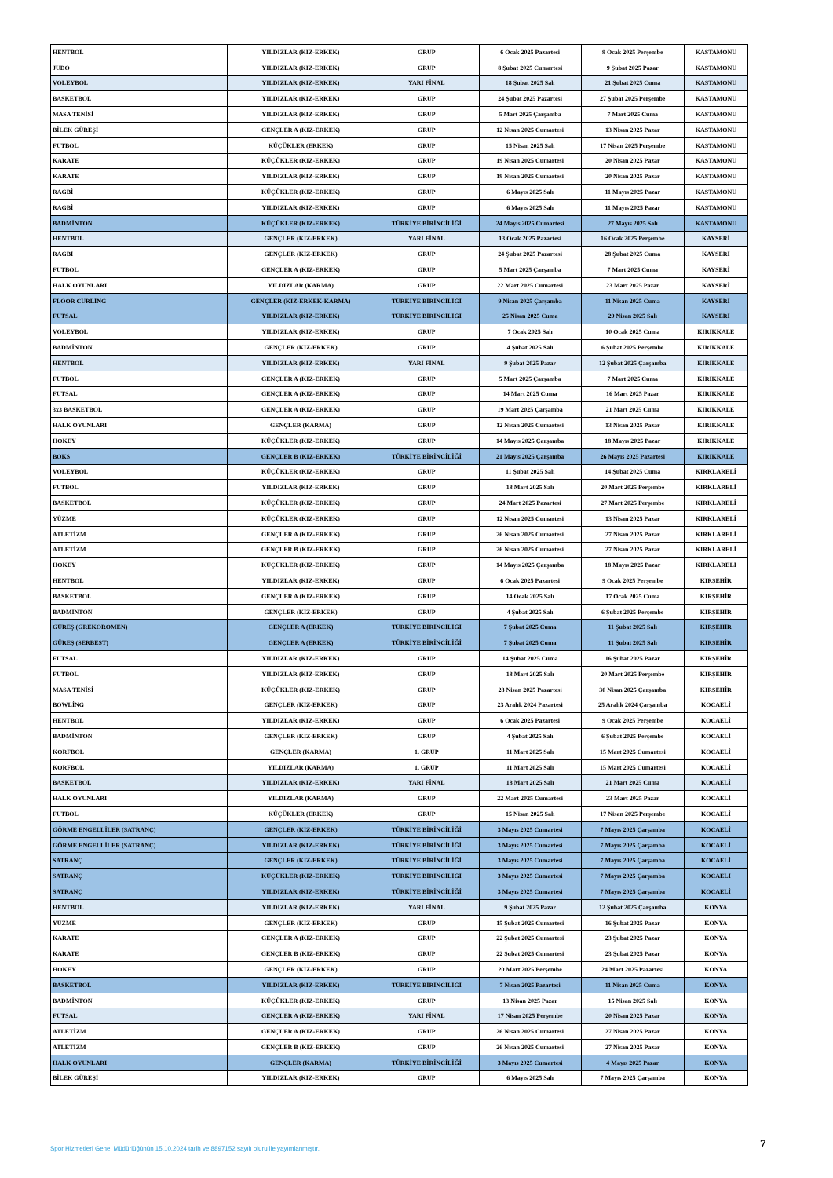| HENTBOL | YILDIZLAR (KIZ-ERKEK) | GRUP | 6 Ocak 2025 Pazartesi | 9 Ocak 2025 Perşembe | KASTAMONU |
| JUDO | YILDIZLAR (KIZ-ERKEK) | GRUP | 8 Şubat 2025 Cumartesi | 9 Şubat 2025 Pazar | KASTAMONU |
| VOLEYBOL | YILDIZLAR (KIZ-ERKEK) | YARI FİNAL | 18 Şubat 2025 Salı | 21 Şubat 2025 Cuma | KASTAMONU |
| BASKETBOL | YILDIZLAR (KIZ-ERKEK) | GRUP | 24 Şubat 2025 Pazartesi | 27 Şubat 2025 Perşembe | KASTAMONU |
| MASA TENİSİ | YILDIZLAR (KIZ-ERKEK) | GRUP | 5 Mart 2025 Çarşamba | 7 Mart 2025 Cuma | KASTAMONU |
| BİLEK GÜREŞİ | GENÇLER A (KIZ-ERKEK) | GRUP | 12 Nisan 2025 Cumartesi | 13 Nisan 2025 Pazar | KASTAMONU |
| FUTBOL | KÜÇÜKLER (ERKEK) | GRUP | 15 Nisan 2025 Salı | 17 Nisan 2025 Perşembe | KASTAMONU |
| KARATE | KÜÇÜKLER (KIZ-ERKEK) | GRUP | 19 Nisan 2025 Cumartesi | 20 Nisan 2025 Pazar | KASTAMONU |
| KARATE | YILDIZLAR (KIZ-ERKEK) | GRUP | 19 Nisan 2025 Cumartesi | 20 Nisan 2025 Pazar | KASTAMONU |
| RAGBİ | KÜÇÜKLER (KIZ-ERKEK) | GRUP | 6 Mayıs 2025 Salı | 11 Mayıs 2025 Pazar | KASTAMONU |
| RAGBİ | YILDIZLAR (KIZ-ERKEK) | GRUP | 6 Mayıs 2025 Salı | 11 Mayıs 2025 Pazar | KASTAMONU |
| BADMİNTON | KÜÇÜKLER (KIZ-ERKEK) | TÜRKİYE BİRİNCİLİĞİ | 24 Mayıs 2025 Cumartesi | 27 Mayıs 2025 Salı | KASTAMONU |
| HENTBOL | GENÇLER (KIZ-ERKEK) | YARI FİNAL | 13 Ocak 2025 Pazartesi | 16 Ocak 2025 Perşembe | KAYSERİ |
| RAGBİ | GENÇLER (KIZ-ERKEK) | GRUP | 24 Şubat 2025 Pazartesi | 28 Şubat 2025 Cuma | KAYSERİ |
| FUTBOL | GENÇLER A (KIZ-ERKEK) | GRUP | 5 Mart 2025 Çarşamba | 7 Mart 2025 Cuma | KAYSERİ |
| HALK OYUNLARI | YILDIZLAR (KARMA) | GRUP | 22 Mart 2025 Cumartesi | 23 Mart 2025 Pazar | KAYSERİ |
| FLOOR CURLİNG | GENÇLER (KIZ-ERKEK-KARMA) | TÜRKİYE BİRİNCİLİĞİ | 9 Nisan 2025 Çarşamba | 11 Nisan 2025 Cuma | KAYSERİ |
| FUTSAL | YILDIZLAR (KIZ-ERKEK) | TÜRKİYE BİRİNCİLİĞİ | 25 Nisan 2025 Cuma | 29 Nisan 2025 Salı | KAYSERİ |
| VOLEYBOL | YILDIZLAR (KIZ-ERKEK) | GRUP | 7 Ocak 2025 Salı | 10 Ocak 2025 Cuma | KIRIKKALE |
| BADMİNTON | GENÇLER (KIZ-ERKEK) | GRUP | 4 Şubat 2025 Salı | 6 Şubat 2025 Perşembe | KIRIKKALE |
| HENTBOL | YILDIZLAR (KIZ-ERKEK) | YARI FİNAL | 9 Şubat 2025 Pazar | 12 Şubat 2025 Çarşamba | KIRIKKALE |
| FUTBOL | GENÇLER A (KIZ-ERKEK) | GRUP | 5 Mart 2025 Çarşamba | 7 Mart 2025 Cuma | KIRIKKALE |
| FUTSAL | GENÇLER A (KIZ-ERKEK) | GRUP | 14 Mart 2025 Cuma | 16 Mart 2025 Pazar | KIRIKKALE |
| 3x3 BASKETBOL | GENÇLER A (KIZ-ERKEK) | GRUP | 19 Mart 2025 Çarşamba | 21 Mart 2025 Cuma | KIRIKKALE |
| HALK OYUNLARI | GENÇLER (KARMA) | GRUP | 12 Nisan 2025 Cumartesi | 13 Nisan 2025 Pazar | KIRIKKALE |
| HOKEY | KÜÇÜKLER (KIZ-ERKEK) | GRUP | 14 Mayıs 2025 Çarşamba | 18 Mayıs 2025 Pazar | KIRIKKALE |
| BOKS | GENÇLER B (KIZ-ERKEK) | TÜRKİYE BİRİNCİLİĞİ | 21 Mayıs 2025 Çarşamba | 26 Mayıs 2025 Pazartesi | KIRIKKALE |
| VOLEYBOL | KÜÇÜKLER (KIZ-ERKEK) | GRUP | 11 Şubat 2025 Salı | 14 Şubat 2025 Cuma | KIRKLARELİ |
| FUTBOL | YILDIZLAR (KIZ-ERKEK) | GRUP | 18 Mart 2025 Salı | 20 Mart 2025 Perşembe | KIRKLARELİ |
| BASKETBOL | KÜÇÜKLER (KIZ-ERKEK) | GRUP | 24 Mart 2025 Pazartesi | 27 Mart 2025 Perşembe | KIRKLARELİ |
| YÜZME | KÜÇÜKLER (KIZ-ERKEK) | GRUP | 12 Nisan 2025 Cumartesi | 13 Nisan 2025 Pazar | KIRKLARELİ |
| ATLETİZM | GENÇLER A (KIZ-ERKEK) | GRUP | 26 Nisan 2025 Cumartesi | 27 Nisan 2025 Pazar | KIRKLARELİ |
| ATLETİZM | GENÇLER B (KIZ-ERKEK) | GRUP | 26 Nisan 2025 Cumartesi | 27 Nisan 2025 Pazar | KIRKLARELİ |
| HOKEY | KÜÇÜKLER (KIZ-ERKEK) | GRUP | 14 Mayıs 2025 Çarşamba | 18 Mayıs 2025 Pazar | KIRKLARELİ |
| HENTBOL | YILDIZLAR (KIZ-ERKEK) | GRUP | 6 Ocak 2025 Pazartesi | 9 Ocak 2025 Perşembe | KIRŞEHİR |
| BASKETBOL | GENÇLER A (KIZ-ERKEK) | GRUP | 14 Ocak 2025 Salı | 17 Ocak 2025 Cuma | KIRŞEHİR |
| BADMİNTON | GENÇLER (KIZ-ERKEK) | GRUP | 4 Şubat 2025 Salı | 6 Şubat 2025 Perşembe | KIRŞEHİR |
| GÜREŞ (GREKOROMEN) | GENÇLER A (ERKEK) | TÜRKİYE BİRİNCİLİĞİ | 7 Şubat 2025 Cuma | 11 Şubat 2025 Salı | KIRŞEHİR |
| GÜREŞ (SERBEST) | GENÇLER A (ERKEK) | TÜRKİYE BİRİNCİLİĞİ | 7 Şubat 2025 Cuma | 11 Şubat 2025 Salı | KIRŞEHİR |
| FUTSAL | YILDIZLAR (KIZ-ERKEK) | GRUP | 14 Şubat 2025 Cuma | 16 Şubat 2025 Pazar | KIRŞEHİR |
| FUTBOL | YILDIZLAR (KIZ-ERKEK) | GRUP | 18 Mart 2025 Salı | 20 Mart 2025 Perşembe | KIRŞEHİR |
| MASA TENİSİ | KÜÇÜKLER (KIZ-ERKEK) | GRUP | 28 Nisan 2025 Pazartesi | 30 Nisan 2025 Çarşamba | KIRŞEHİR |
| BOWLİNG | GENÇLER (KIZ-ERKEK) | GRUP | 23 Aralık 2024 Pazartesi | 25 Aralık 2024 Çarşamba | KOCAELİ |
| HENTBOL | YILDIZLAR (KIZ-ERKEK) | GRUP | 6 Ocak 2025 Pazartesi | 9 Ocak 2025 Perşembe | KOCAELİ |
| BADMİNTON | GENÇLER (KIZ-ERKEK) | GRUP | 4 Şubat 2025 Salı | 6 Şubat 2025 Perşembe | KOCAELİ |
| KORFBOL | GENÇLER (KARMA) | 1. GRUP | 11 Mart 2025 Salı | 15 Mart 2025 Cumartesi | KOCAELİ |
| KORFBOL | YILDIZLAR (KARMA) | 1. GRUP | 11 Mart 2025 Salı | 15 Mart 2025 Cumartesi | KOCAELİ |
| BASKETBOL | YILDIZLAR (KIZ-ERKEK) | YARI FİNAL | 18 Mart 2025 Salı | 21 Mart 2025 Cuma | KOCAELİ |
| HALK OYUNLARI | YILDIZLAR (KARMA) | GRUP | 22 Mart 2025 Cumartesi | 23 Mart 2025 Pazar | KOCAELİ |
| FUTBOL | KÜÇÜKLER (ERKEK) | GRUP | 15 Nisan 2025 Salı | 17 Nisan 2025 Perşembe | KOCAELİ |
| GÖRME ENGELLİLER (SATRANÇ) | GENÇLER (KIZ-ERKEK) | TÜRKİYE BİRİNCİLİĞİ | 3 Mayıs 2025 Cumartesi | 7 Mayıs 2025 Çarşamba | KOCAELİ |
| GÖRME ENGELLİLER (SATRANÇ) | YILDIZLAR (KIZ-ERKEK) | TÜRKİYE BİRİNCİLİĞİ | 3 Mayıs 2025 Cumartesi | 7 Mayıs 2025 Çarşamba | KOCAELİ |
| SATRANÇ | GENÇLER (KIZ-ERKEK) | TÜRKİYE BİRİNCİLİĞİ | 3 Mayıs 2025 Cumartesi | 7 Mayıs 2025 Çarşamba | KOCAELİ |
| SATRANÇ | KÜÇÜKLER (KIZ-ERKEK) | TÜRKİYE BİRİNCİLİĞİ | 3 Mayıs 2025 Cumartesi | 7 Mayıs 2025 Çarşamba | KOCAELİ |
| SATRANÇ | YILDIZLAR (KIZ-ERKEK) | TÜRKİYE BİRİNCİLİĞİ | 3 Mayıs 2025 Cumartesi | 7 Mayıs 2025 Çarşamba | KOCAELİ |
| HENTBOL | YILDIZLAR (KIZ-ERKEK) | YARI FİNAL | 9 Şubat 2025 Pazar | 12 Şubat 2025 Çarşamba | KONYA |
| YÜZME | GENÇLER (KIZ-ERKEK) | GRUP | 15 Şubat 2025 Cumartesi | 16 Şubat 2025 Pazar | KONYA |
| KARATE | GENÇLER A (KIZ-ERKEK) | GRUP | 22 Şubat 2025 Cumartesi | 23 Şubat 2025 Pazar | KONYA |
| KARATE | GENÇLER B (KIZ-ERKEK) | GRUP | 22 Şubat 2025 Cumartesi | 23 Şubat 2025 Pazar | KONYA |
| HOKEY | GENÇLER (KIZ-ERKEK) | GRUP | 20 Mart 2025 Perşembe | 24 Mart 2025 Pazartesi | KONYA |
| BASKETBOL | YILDIZLAR (KIZ-ERKEK) | TÜRKİYE BİRİNCİLİĞİ | 7 Nisan 2025 Pazartesi | 11 Nisan 2025 Cuma | KONYA |
| BADMİNTON | KÜÇÜKLER (KIZ-ERKEK) | GRUP | 13 Nisan 2025 Pazar | 15 Nisan 2025 Salı | KONYA |
| FUTSAL | GENÇLER A (KIZ-ERKEK) | YARI FİNAL | 17 Nisan 2025 Perşembe | 20 Nisan 2025 Pazar | KONYA |
| ATLETİZM | GENÇLER A (KIZ-ERKEK) | GRUP | 26 Nisan 2025 Cumartesi | 27 Nisan 2025 Pazar | KONYA |
| ATLETİZM | GENÇLER B (KIZ-ERKEK) | GRUP | 26 Nisan 2025 Cumartesi | 27 Nisan 2025 Pazar | KONYA |
| HALK OYUNLARI | GENÇLER (KARMA) | TÜRKİYE BİRİNCİLİĞİ | 3 Mayıs 2025 Cumartesi | 4 Mayıs 2025 Pazar | KONYA |
| BİLEK GÜREŞİ | YILDIZLAR (KIZ-ERKEK) | GRUP | 6 Mayıs 2025 Salı | 7 Mayıs 2025 Çarşamba | KONYA |
Spor Hizmetleri Genel Müdürlüğünün 15.10.2024 tarih ve 8897152 sayılı oluru ile yayımlanmıştır.
7